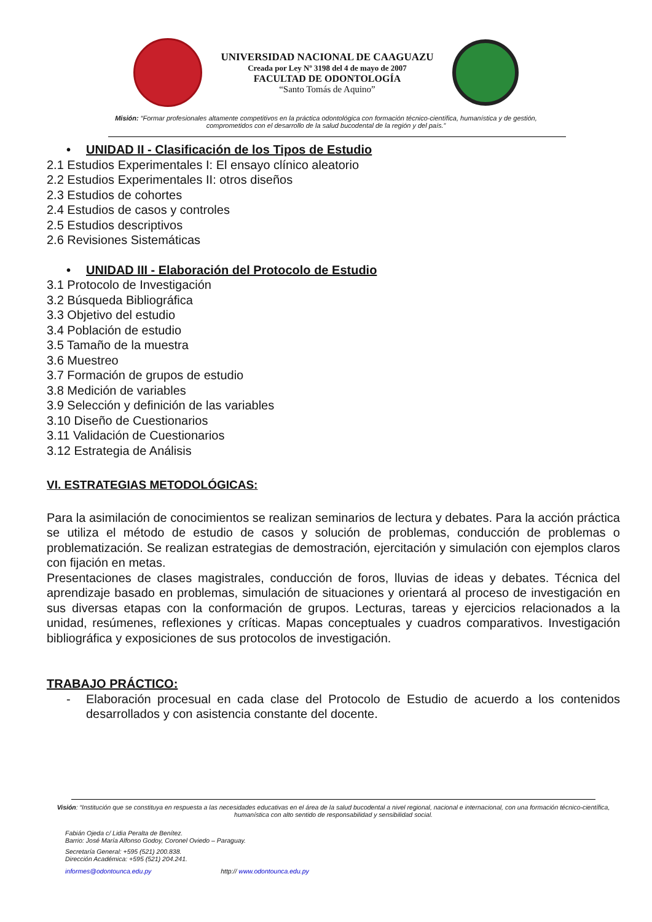UNIVERSIDAD NACIONAL DE CAAGUAZU
Creada por Ley Nº 3198 del 4 de mayo de 2007
FACULTAD DE ODONTOLOGÍA
“Santo Tomás de Aquino”
Misión: “Formar profesionales altamente competitivos en la práctica odontológica con formación técnico-científica, humanística y de gestión, comprometidos con el desarrollo de la salud bucodental de la región y del país.”
• UNIDAD II - Clasificación de los Tipos de Estudio
2.1 Estudios Experimentales I: El ensayo clínico aleatorio
2.2 Estudios Experimentales II: otros diseños
2.3 Estudios de cohortes
2.4 Estudios de casos y controles
2.5 Estudios descriptivos
2.6 Revisiones Sistemáticas
• UNIDAD III - Elaboración del Protocolo de Estudio
3.1 Protocolo de Investigación
3.2 Búsqueda Bibliográfica
3.3 Objetivo del estudio
3.4 Población de estudio
3.5 Tamaño de la muestra
3.6 Muestreo
3.7 Formación de grupos de estudio
3.8 Medición de variables
3.9 Selección y definición de las variables
3.10 Diseño de Cuestionarios
3.11 Validación de Cuestionarios
3.12 Estrategia de Análisis
VI. ESTRATEGIAS METODOLÓGICAS:
Para la asimilación de conocimientos se realizan seminarios de lectura y debates. Para la acción práctica se utiliza el método de estudio de casos y solución de problemas, conducción de problemas o problematización. Se realizan estrategias de demostración, ejercitación y simulación con ejemplos claros con fijación en metas.
Presentaciones de clases magistrales, conducción de foros, lluvias de ideas y debates. Técnica del aprendizaje basado en problemas, simulación de situaciones y orientará al proceso de investigación en sus diversas etapas con la conformación de grupos. Lecturas, tareas y ejercicios relacionados a la unidad, resúmenes, reflexiones y críticas. Mapas conceptuales y cuadros comparativos. Investigación bibliográfica y exposiciones de sus protocolos de investigación.
TRABAJO PRÁCTICO:
- Elaboración procesual en cada clase del Protocolo de Estudio de acuerdo a los contenidos desarrollados y con asistencia constante del docente.
Visión: “Institución que se constituya en respuesta a las necesidades educativas en el área de la salud bucodental a nivel regional, nacional e internacional, con una formación técnico-científica, humanística con alto sentido de responsabilidad y sensibilidad social.
Fabián Ojeda c/ Lidia Peralta de Benítez.
Barrio: José María Alfonso Godoy, Coronel Oviedo – Paraguay.
Secretaría General: +595 (521) 200.838.
Dirección Académica: +595 (521) 204.241.
informes@odontounca.edu.py http:// www.odontounca.edu.py